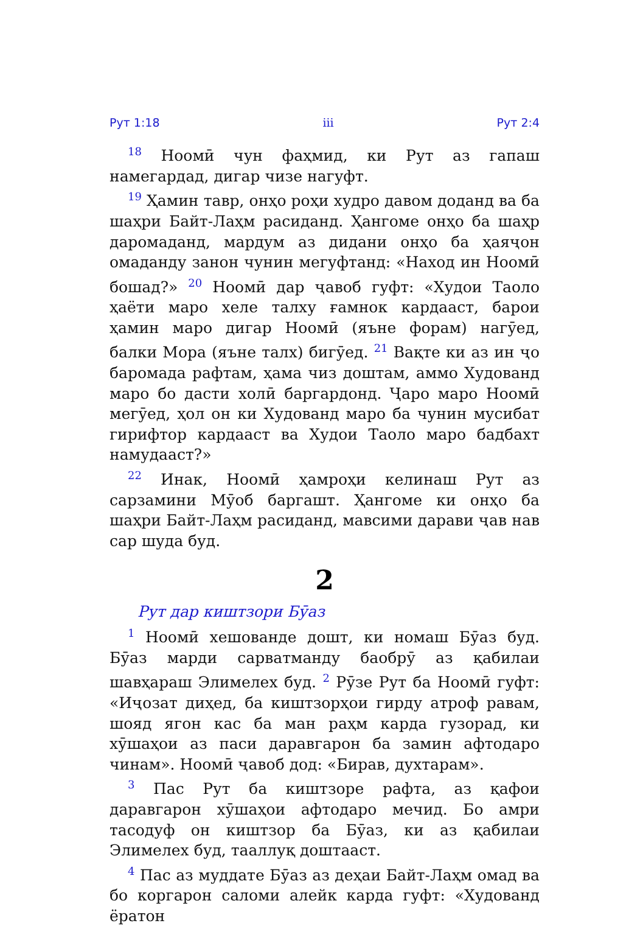Рут 1:18 iii Рут 2:4
<sup>18</sup> Ноомӣ чун фаҳмид, ки Рут аз гапаш намегардад, дигар чизе нагуфт.
<sup>19</sup> Ҳамин тавр, онҳо роҳи худро давом доданд ва ба шаҳри Байт-Лаҳм расиданд. Ҳангоме онҳо ба шаҳр даромаданд, мардум аз дидани онҳо ба ҳаяҷон омаданду занон чунин мегуфтанд: «Наход ин Ноомӣ бошад?» <sup>20</sup> Ноомӣ дар ҷавоб гуфт: «Худои Таоло ҳаёти маро хеле талху ғамнок кардааст, барои ҳамин маро дигар Ноомӣ (яъне форам) нагӯед, балки Мора (яъне талх) бигӯед. <sup>21</sup> Вақте ки аз ин ҷо баромада рафтам, ҳама чиз доштам, аммо Худованд маро бо дасти холӣ баргардонд. Ҷаро маро Ноомӣ мегӯед, ҳол он ки Худованд маро ба чунин мусибат гирифтор кардааст ва Худои Таоло маро бадбахт намудааст?»
<sup>22</sup> Инак, Ноомӣ ҳамроҳи келинаш Рут аз сарзамини Мӯоб баргашт. Ҳангоме ки онҳо ба шаҳри Байт-Лаҳм расиданд, мавсими дарави ҷав нав сар шуда буд.
2
Рут дар киштзори Бӯаз
<sup>1</sup> Ноомӣ хешованде дошт, ки номаш Бӯаз буд. Бӯаз марди сарватманду баобрӯ аз қабилаи шавҳараш Элимелех буд. <sup>2</sup> Рӯзе Рут ба Ноомӣ гуфт: «Иҷозат диҳед, ба киштзорҳои гирду атроф равам, шояд ягон кас ба ман раҳм карда гузорад, ки хӯшаҳои аз паси даравгарон ба замин афтодаро чинам». Ноомӣ ҷавоб дод: «Бирав, духтарам».
<sup>3</sup> Пас Рут ба киштзоре рафта, аз қафои даравгарон хӯшаҳои афтодаро мечид. Бо амри тасодуф он киштзор ба Бӯаз, ки аз қабилаи Элимелех буд, тааллуқ доштааст.
<sup>4</sup> Пас аз муддате Бӯаз аз деҳаи Байт-Лаҳм омад ва бо коргарон саломи алейк карда гуфт: «Худованд ёратон